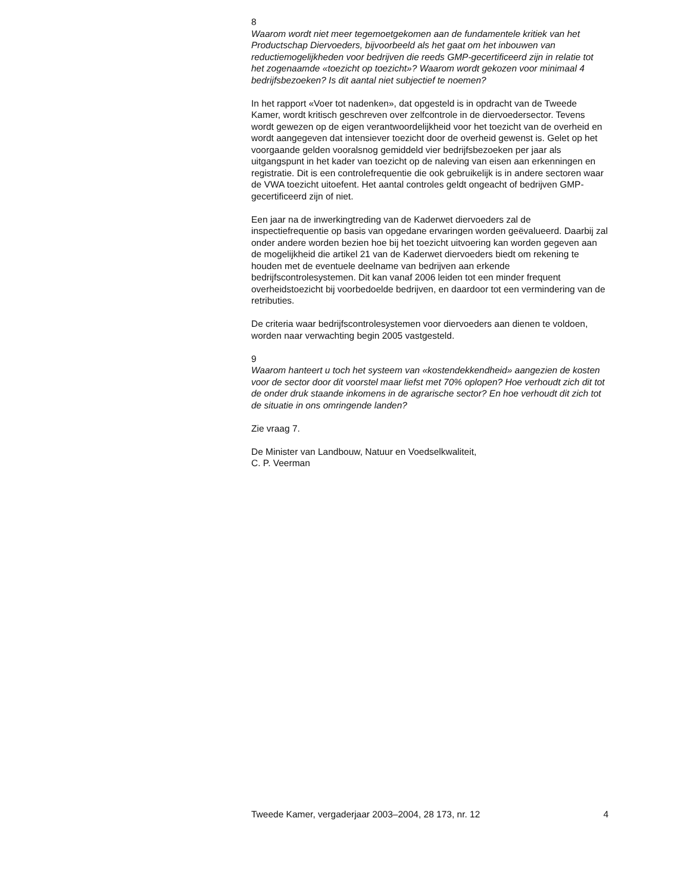8
Waarom wordt niet meer tegemoetgekomen aan de fundamentele kritiek van het Productschap Diervoeders, bijvoorbeeld als het gaat om het inbouwen van reductiemogelijkheden voor bedrijven die reeds GMP-gecertificeerd zijn in relatie tot het zogenaamde «toezicht op toezicht»? Waarom wordt gekozen voor minimaal 4 bedrijfsbezoeken? Is dit aantal niet subjectief te noemen?
In het rapport «Voer tot nadenken», dat opgesteld is in opdracht van de Tweede Kamer, wordt kritisch geschreven over zelfcontrole in de diervoedersector. Tevens wordt gewezen op de eigen verantwoordelijkheid voor het toezicht van de overheid en wordt aangegeven dat intensiever toezicht door de overheid gewenst is. Gelet op het voorgaande gelden vooralsnog gemiddeld vier bedrijfsbezoeken per jaar als uitgangspunt in het kader van toezicht op de naleving van eisen aan erkenningen en registratie. Dit is een controlefrequentie die ook gebruikelijk is in andere sectoren waar de VWA toezicht uitoefent. Het aantal controles geldt ongeacht of bedrijven GMP-gecertificeerd zijn of niet.
Een jaar na de inwerkingtreding van de Kaderwet diervoeders zal de inspectiefrequentie op basis van opgedane ervaringen worden geëvalueerd. Daarbij zal onder andere worden bezien hoe bij het toezicht uitvoering kan worden gegeven aan de mogelijkheid die artikel 21 van de Kaderwet diervoeders biedt om rekening te houden met de eventuele deelname van bedrijven aan erkende bedrijfscontrolesystemen. Dit kan vanaf 2006 leiden tot een minder frequent overheidstoezicht bij voorbedoelde bedrijven, en daardoor tot een vermindering van de retributies.
De criteria waar bedrijfscontrolesystemen voor diervoeders aan dienen te voldoen, worden naar verwachting begin 2005 vastgesteld.
9
Waarom hanteert u toch het systeem van «kostendekkendheid» aangezien de kosten voor de sector door dit voorstel maar liefst met 70% oplopen? Hoe verhoudt zich dit tot de onder druk staande inkomens in de agrarische sector? En hoe verhoudt dit zich tot de situatie in ons omringende landen?
Zie vraag 7.
De Minister van Landbouw, Natuur en Voedselkwaliteit,
C. P. Veerman
Tweede Kamer, vergaderjaar 2003–2004, 28 173, nr. 12 4